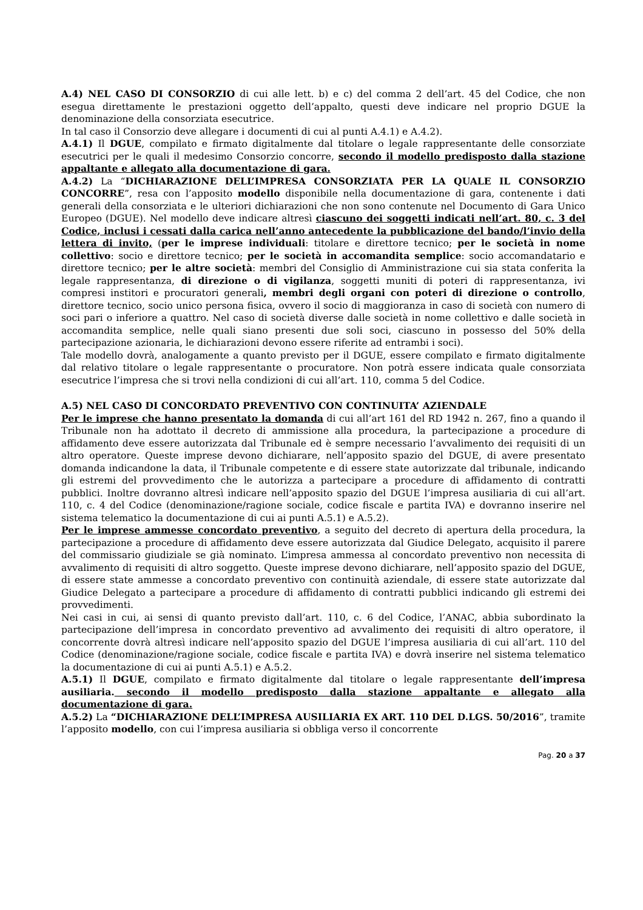A.4) NEL CASO DI CONSORZIO di cui alle lett. b) e c) del comma 2 dell’art. 45 del Codice, che non esegua direttamente le prestazioni oggetto dell’appalto, questi deve indicare nel proprio DGUE la denominazione della consorziata esecutrice.
In tal caso il Consorzio deve allegare i documenti di cui al punti A.4.1) e A.4.2).
A.4.1) Il DGUE, compilato e firmato digitalmente dal titolare o legale rappresentante delle consorziate esecutrici per le quali il medesimo Consorzio concorre, secondo il modello predisposto dalla stazione appaltante e allegato alla documentazione di gara.
A.4.2) La “DICHIARAZIONE DELL’IMPRESA CONSORZIATA PER LA QUALE IL CONSORZIO CONCORRE”, resa con l’apposito modello disponibile nella documentazione di gara, contenente i dati generali della consorziata e le ulteriori dichiarazioni che non sono contenute nel Documento di Gara Unico Europeo (DGUE). Nel modello deve indicare altresì ciascuno dei soggetti indicati nell’art. 80, c. 3 del Codice, inclusi i cessati dalla carica nell’anno antecedente la pubblicazione del bando/l’invio della lettera di invito, (per le imprese individuali: titolare e direttore tecnico; per le società in nome collettivo: socio e direttore tecnico; per le società in accomandita semplice: socio accomandatario e direttore tecnico; per le altre società: membri del Consiglio di Amministrazione cui sia stata conferita la legale rappresentanza, di direzione o di vigilanza, soggetti muniti di poteri di rappresentanza, ivi compresi institori e procuratori generali, membri degli organi con poteri di direzione o controllo, direttore tecnico, socio unico persona fisica, ovvero il socio di maggioranza in caso di società con numero di soci pari o inferiore a quattro. Nel caso di società diverse dalle società in nome collettivo e dalle società in accomandita semplice, nelle quali siano presenti due soli soci, ciascuno in possesso del 50% della partecipazione azionaria, le dichiarazioni devono essere riferite ad entrambi i soci).
Tale modello dovrà, analogamente a quanto previsto per il DGUE, essere compilato e firmato digitalmente dal relativo titolare o legale rappresentante o procuratore. Non potrà essere indicata quale consorziata esecutrice l’impresa che si trovi nella condizioni di cui all’art. 110, comma 5 del Codice.
A.5) NEL CASO DI CONCORDATO PREVENTIVO CON CONTINUITA’ AZIENDALE
Per le imprese che hanno presentato la domanda di cui all’art 161 del RD 1942 n. 267, fino a quando il Tribunale non ha adottato il decreto di ammissione alla procedura, la partecipazione a procedure di affidamento deve essere autorizzata dal Tribunale ed è sempre necessario l’avvalimento dei requisiti di un altro operatore. Queste imprese devono dichiarare, nell’apposito spazio del DGUE, di avere presentato domanda indicandone la data, il Tribunale competente e di essere state autorizzate dal tribunale, indicando gli estremi del provvedimento che le autorizza a partecipare a procedure di affidamento di contratti pubblici. Inoltre dovranno altresì indicare nell’apposito spazio del DGUE l’impresa ausiliaria di cui all’art. 110, c. 4 del Codice (denominazione/ragione sociale, codice fiscale e partita IVA) e dovranno inserire nel sistema telematico la documentazione di cui ai punti A.5.1) e A.5.2).
Per le imprese ammesse concordato preventivo, a seguito del decreto di apertura della procedura, la partecipazione a procedure di affidamento deve essere autorizzata dal Giudice Delegato, acquisito il parere del commissario giudiziale se già nominato. L’impresa ammessa al concordato preventivo non necessita di avvalimento di requisiti di altro soggetto. Queste imprese devono dichiarare, nell’apposito spazio del DGUE, di essere state ammesse a concordato preventivo con continuità aziendale, di essere state autorizzate dal Giudice Delegato a partecipare a procedure di affidamento di contratti pubblici indicando gli estremi dei provvedimenti.
Nei casi in cui, ai sensi di quanto previsto dall’art. 110, c. 6 del Codice, l’ANAC, abbia subordinato la partecipazione dell’impresa in concordato preventivo ad avvalimento dei requisiti di altro operatore, il concorrente dovrà altresì indicare nell’apposito spazio del DGUE l’impresa ausiliaria di cui all’art. 110 del Codice (denominazione/ragione sociale, codice fiscale e partita IVA) e dovrà inserire nel sistema telematico la documentazione di cui ai punti A.5.1) e A.5.2.
A.5.1) Il DGUE, compilato e firmato digitalmente dal titolare o legale rappresentante dell’impresa ausiliaria. secondo il modello predisposto dalla stazione appaltante e allegato alla documentazione di gara.
A.5.2) La “DICHIARAZIONE DELL’IMPRESA AUSILIARIA EX ART. 110 DEL D.LGS. 50/2016”, tramite l’apposito modello, con cui l’impresa ausiliaria si obbliga verso il concorrente
Pag. 20 a 37